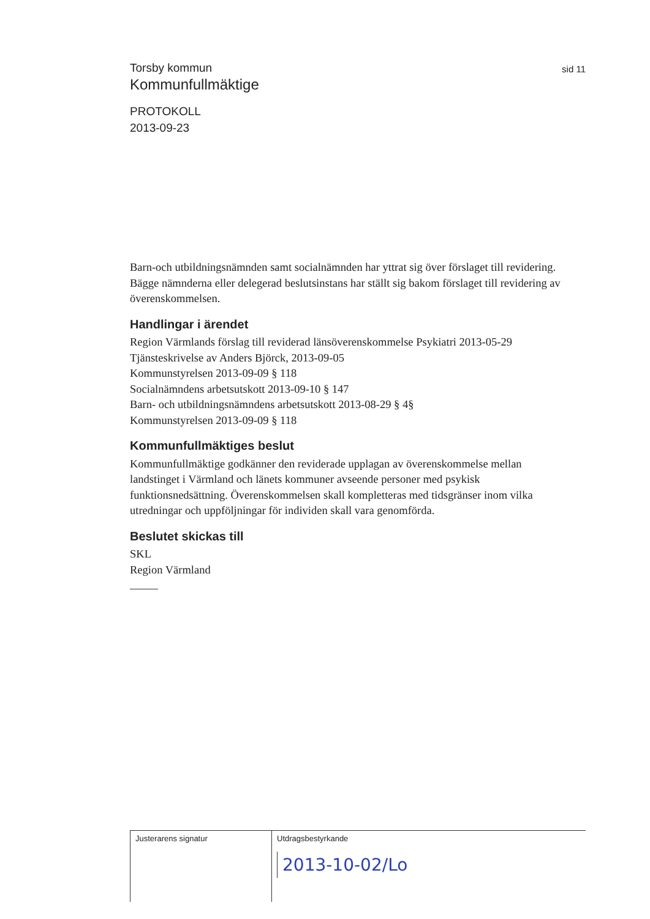sid 11
Torsby kommun
Kommunfullmäktige
PROTOKOLL
2013-09-23
Barn-och utbildningsnämnden samt socialnämnden har yttrat sig över förslaget till revidering. Bägge nämnderna eller delegerad beslutsinstans har ställt sig bakom förslaget till revidering av överenskommelsen.
Handlingar i ärendet
Region Värmlands förslag till reviderad länsöverenskommelse Psykiatri 2013-05-29
Tjänsteskrivelse av Anders Björck, 2013-09-05
Kommunstyrelsen 2013-09-09 § 118
Socialnämndens arbetsutskott 2013-09-10 § 147
Barn- och utbildningsnämndens arbetsutskott 2013-08-29 § 4§
Kommunstyrelsen 2013-09-09 § 118
Kommunfullmäktiges beslut
Kommunfullmäktige godkänner den reviderade upplagan av överenskommelse mellan landstinget i Värmland och länets kommuner avseende personer med psykisk funktionsnedsättning. Överenskommelsen skall kompletteras med tidsgränser inom vilka utredningar och uppföljningar för individen skall vara genomförda.
Beslutet skickas till
SKL
Region Värmland
Justerarens signatur Utdragsbestyrkande
2013-10-02/Lo